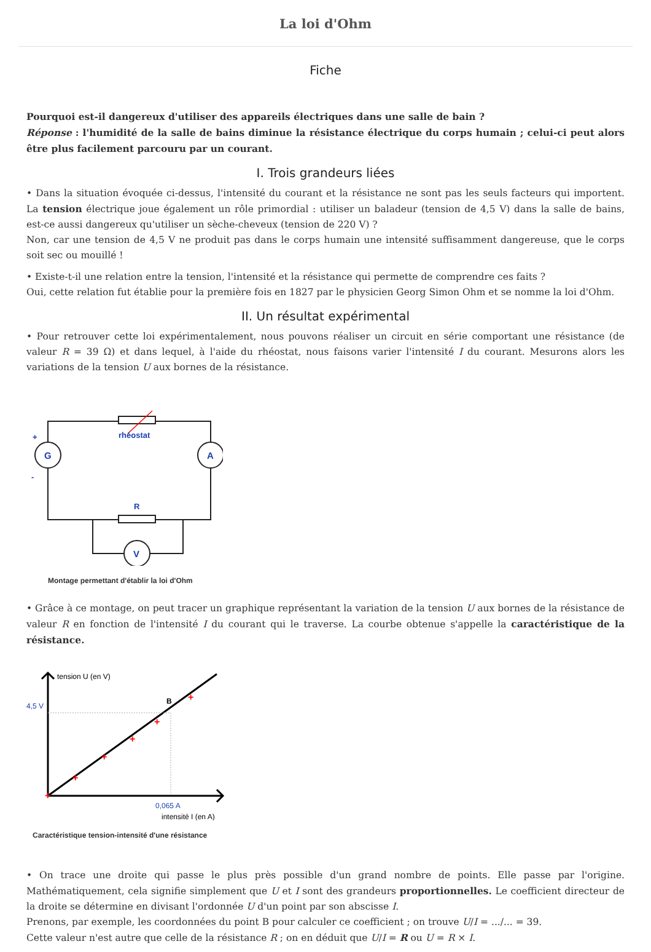La loi d'Ohm
Fiche
Pourquoi est-il dangereux d'utiliser des appareils électriques dans une salle de bain ?
Réponse : l'humidité de la salle de bains diminue la résistance électrique du corps humain ; celui-ci peut alors être plus facilement parcouru par un courant.
I. Trois grandeurs liées
• Dans la situation évoquée ci-dessus, l'intensité du courant et la résistance ne sont pas les seuls facteurs qui importent. La tension électrique joue également un rôle primordial : utiliser un baladeur (tension de 4,5 V) dans la salle de bains, est-ce aussi dangereux qu'utiliser un sèche-cheveux (tension de 220 V) ?
Non, car une tension de 4,5 V ne produit pas dans le corps humain une intensité suffisamment dangereuse, que le corps soit sec ou mouillé !
• Existe-t-il une relation entre la tension, l'intensité et la résistance qui permette de comprendre ces faits ?
Oui, cette relation fut établie pour la première fois en 1827 par le physicien Georg Simon Ohm et se nomme la loi d'Ohm.
II. Un résultat expérimental
• Pour retrouver cette loi expérimentalement, nous pouvons réaliser un circuit en série comportant une résistance (de valeur R = 39 Ω) et dans lequel, à l'aide du rhéostat, nous faisons varier l'intensité I du courant. Mesurons alors les variations de la tension U aux bornes de la résistance.
rhéostat
+
-
R
G
A
V
Montage permettant d'établir la loi d'Ohm
• Grâce à ce montage, on peut tracer un graphique représentant la variation de la tension U aux bornes de la résistance de valeur R en fonction de l'intensité I du courant qui le traverse. La courbe obtenue s'appelle la caractéristique de la résistance.
+
+
+
+
+
+
tension U (en V)
4,5 V
B
0,065 A
intensité I (en A)
Caractéristique tension-intensité d'une résistance
• On trace une droite qui passe le plus près possible d'un grand nombre de points. Elle passe par l'origine. Mathématiquement, cela signifie simplement que U et I sont des grandeurs proportionnelles. Le coefficient directeur de la droite se détermine en divisant l'ordonnée U d'un point par son abscisse I.
Prenons, par exemple, les coordonnées du point B pour calculer ce coefficient ; on trouve U/I = .../... = 39.
Cette valeur n'est autre que celle de la résistance R ; on en déduit que U/I = R ou U = R × I.